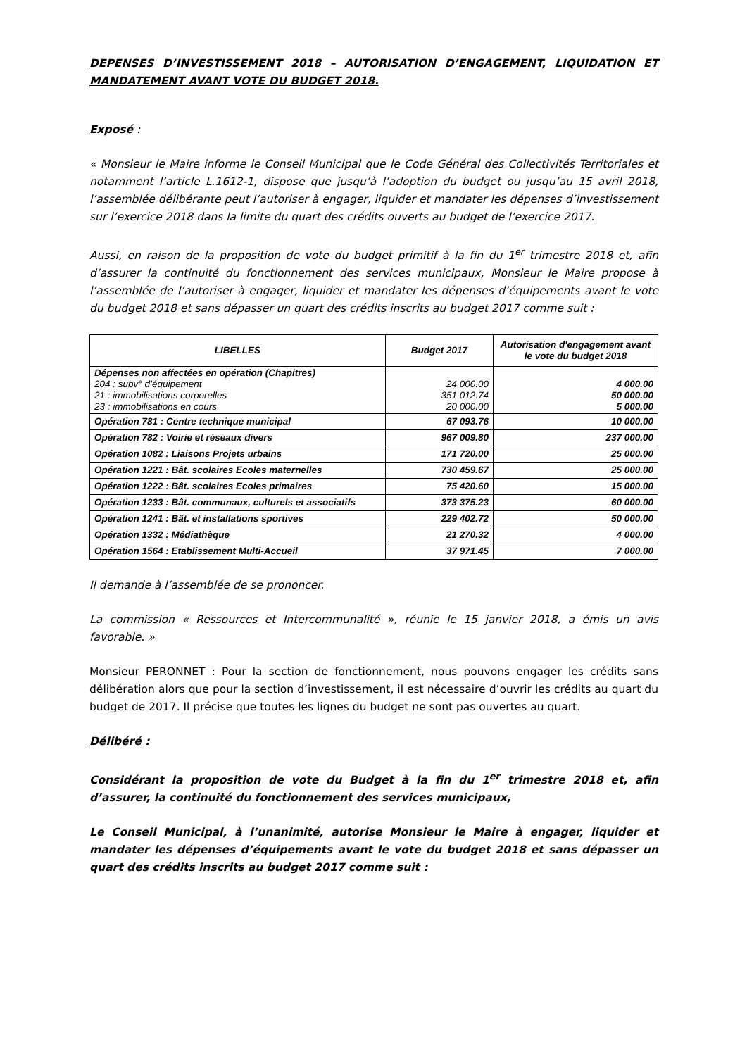DEPENSES D’INVESTISSEMENT 2018 – AUTORISATION D’ENGAGEMENT, LIQUIDATION ET MANDATEMENT AVANT VOTE DU BUDGET 2018.
Exposé :
« Monsieur le Maire informe le Conseil Municipal que le Code Général des Collectivités Territoriales et notamment l’article L.1612-1, dispose que jusqu’à l’adoption du budget ou jusqu’au 15 avril 2018, l’assemblée délibérante peut l’autoriser à engager, liquider et mandater les dépenses d’investissement sur l’exercice 2018 dans la limite du quart des crédits ouverts au budget de l’exercice 2017.
Aussi, en raison de la proposition de vote du budget primitif à la fin du 1<sup>er</sup> trimestre 2018 et, afin d’assurer la continuité du fonctionnement des services municipaux, Monsieur le Maire propose à l’assemblée de l’autoriser à engager, liquider et mandater les dépenses d’équipements avant le vote du budget 2018 et sans dépasser un quart des crédits inscrits au budget 2017 comme suit :
| LIBELLES | Budget 2017 | Autorisation d'engagement avant le vote du budget 2018 |
| --- | --- | --- |
| Dépenses non affectées en opération (Chapitres) 204 : subv° d’équipement 21 : immobilisations corporelles 23 : immobilisations en cours | 24 000.00 351 012.74 20 000.00 | 4 000.00 50 000.00 5 000.00 |
| Opération 781 : Centre technique municipal | 67 093.76 | 10 000.00 |
| Opération 782 : Voirie et réseaux divers | 967 009.80 | 237 000.00 |
| Opération 1082 : Liaisons Projets urbains | 171 720.00 | 25 000.00 |
| Opération 1221 : Bât. scolaires Ecoles maternelles | 730 459.67 | 25 000.00 |
| Opération 1222 : Bât. scolaires Ecoles primaires | 75 420.60 | 15 000.00 |
| Opération 1233 : Bât. communaux, culturels et associatifs | 373 375.23 | 60 000.00 |
| Opération 1241 : Bât. et installations sportives | 229 402.72 | 50 000.00 |
| Opération 1332 : Médiathèque | 21 270.32 | 4 000.00 |
| Opération 1564 : Etablissement Multi-Accueil | 37 971.45 | 7 000.00 |
Il demande à l’assemblée de se prononcer.
La commission « Ressources et Intercommunalité », réunie le 15 janvier 2018, a émis un avis favorable. »
Monsieur PERONNET : Pour la section de fonctionnement, nous pouvons engager les crédits sans délibération alors que pour la section d’investissement, il est nécessaire d’ouvrir les crédits au quart du budget de 2017. Il précise que toutes les lignes du budget ne sont pas ouvertes au quart.
Délibéré :
Considérant la proposition de vote du Budget à la fin du 1<sup>er</sup> trimestre 2018 et, afin d’assurer, la continuité du fonctionnement des services municipaux,
Le Conseil Municipal, à l’unanimité, autorise Monsieur le Maire à engager, liquider et mandater les dépenses d’équipements avant le vote du budget 2018 et sans dépasser un quart des crédits inscrits au budget 2017 comme suit :